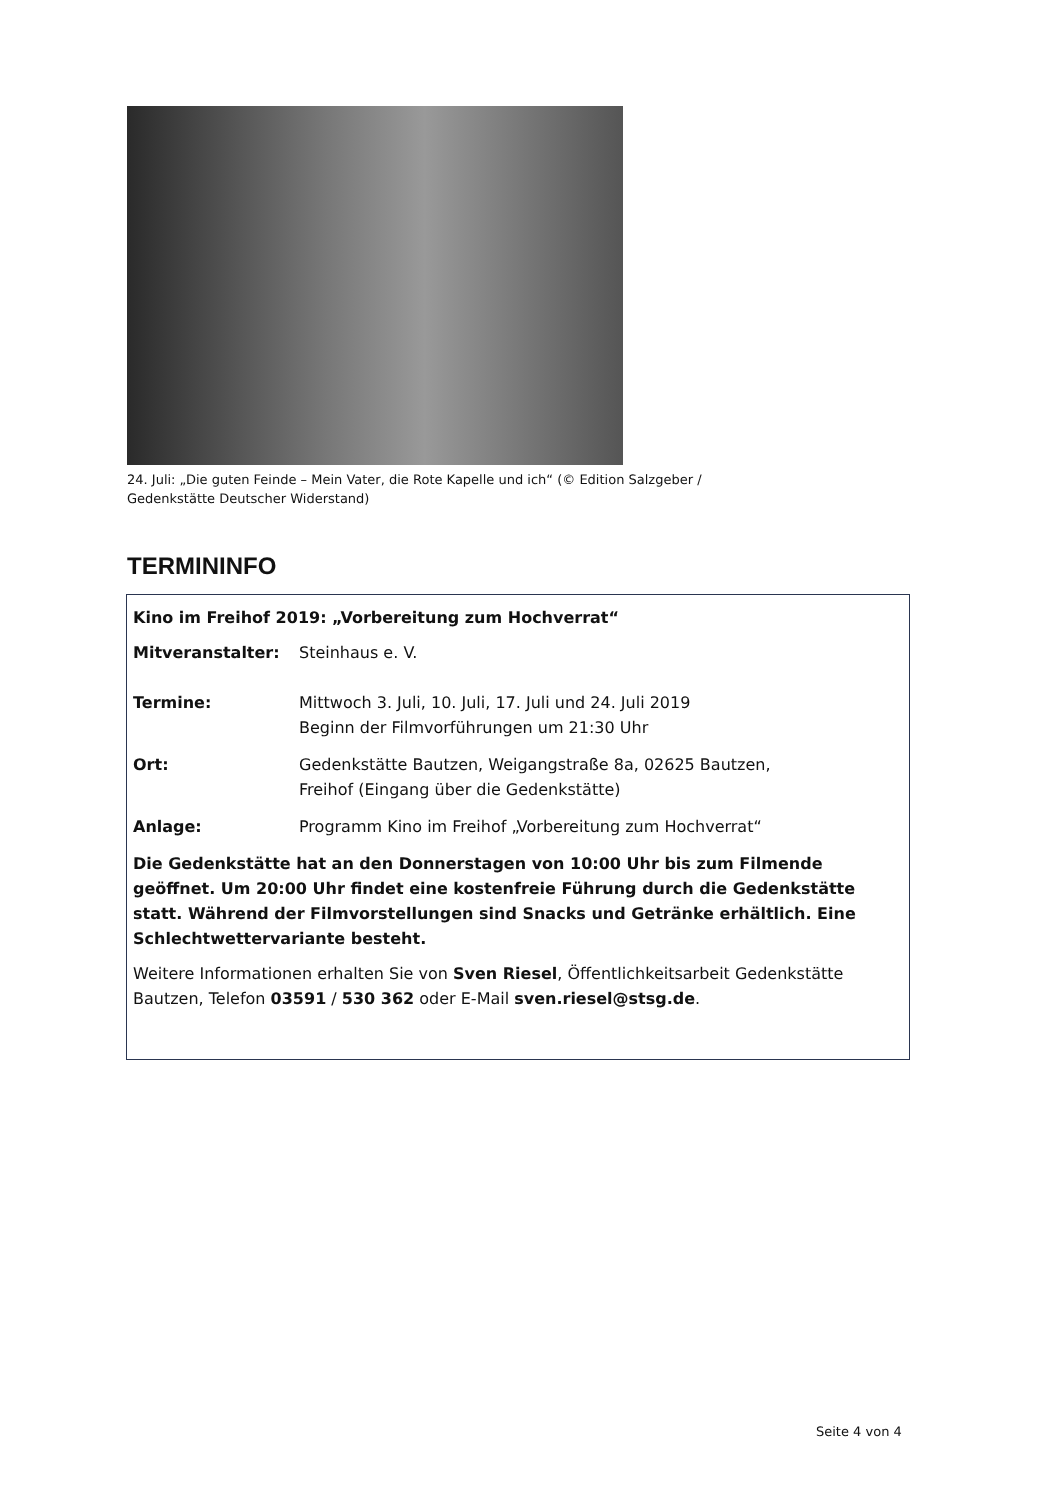24. Juli: „Die guten Feinde – Mein Vater, die Rote Kapelle und ich“ (© Edition Salzgeber / Gedenkstätte Deutscher Widerstand)
TERMININFO
Kino im Freihof 2019: „Vorbereitung zum Hochverrat“
| Mitveranstalter: | Steinhaus e. V. |
| Termine: | Mittwoch 3. Juli, 10. Juli, 17. Juli und 24. Juli 2019 Beginn der Filmvorführungen um 21:30 Uhr |
| Ort: | Gedenkstätte Bautzen, Weigangstraße 8a, 02625 Bautzen, Freihof (Eingang über die Gedenkstätte) |
| Anlage: | Programm Kino im Freihof „Vorbereitung zum Hochverrat“ |
Die Gedenkstätte hat an den Donnerstagen von 10:00 Uhr bis zum Filmende geöffnet. Um 20:00 Uhr findet eine kostenfreie Führung durch die Gedenkstätte statt. Während der Filmvorstellungen sind Snacks und Getränke erhältlich. Eine Schlechtwettervariante besteht.
Weitere Informationen erhalten Sie von Sven Riesel, Öffentlichkeitsarbeit Gedenkstätte Bautzen, Telefon 03591 / 530 362 oder E-Mail sven.riesel@stsg.de.
Seite 4 von 4